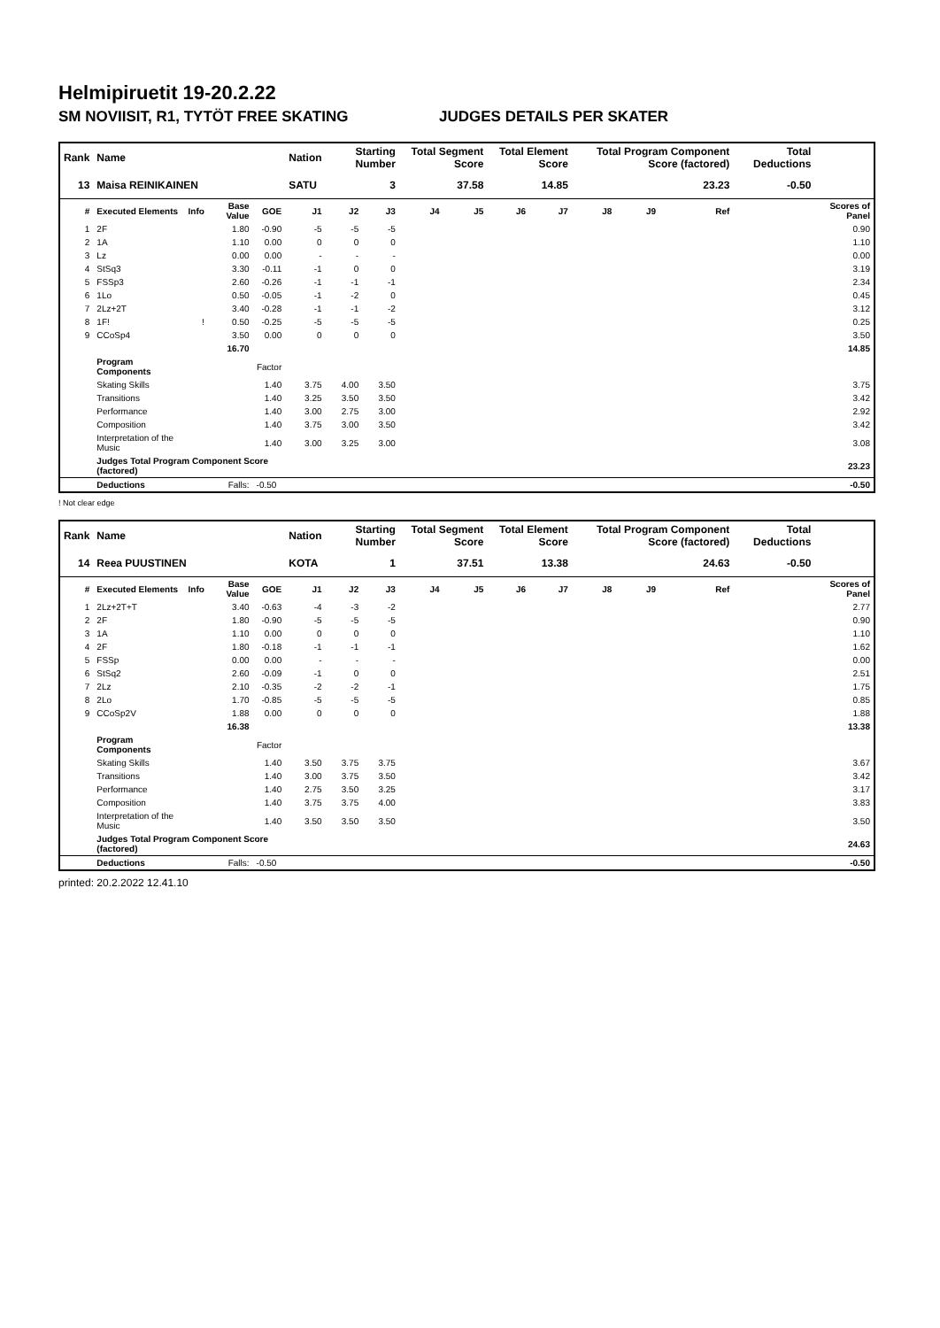Helmipiruetit 19-20.2.22
SM NOVIISIT, R1, TYTÖT FREE SKATING JUDGES DETAILS PER SKATER
| Rank | Name | | | | Nation | Starting Number | | Total Segment Score | | Total Element Score | | Total Program Component Score (factored) | | | | Total Deductions | |
| --- | --- | --- | --- | --- | --- | --- | --- | --- | --- | --- | --- | --- | --- | --- | --- | --- | --- |
| 13 | Maisa REINIKAINEN | | | | SATU | 3 | | 37.58 | | 14.85 | | 23.23 | | | | -0.50 | |
| # | Executed Elements | Info | Base Value | GOE | J1 | J2 | J3 | J4 | J5 | J6 | J7 | J8 | J9 | | Ref | | Scores of Panel |
| 1 | 2F | | 1.80 | -0.90 | -5 | -5 | -5 | | | | | | | | | | 0.90 |
| 2 | 1A | | 1.10 | 0.00 | 0 | 0 | 0 | | | | | | | | | | 1.10 |
| 3 | Lz | | 0.00 | 0.00 | - | - | - | | | | | | | | | | 0.00 |
| 4 | StSq3 | | 3.30 | -0.11 | -1 | 0 | 0 | | | | | | | | | | 3.19 |
| 5 | FSSp3 | | 2.60 | -0.26 | -1 | -1 | -1 | | | | | | | | | | 2.34 |
| 6 | 1Lo | | 0.50 | -0.05 | -1 | -2 | 0 | | | | | | | | | | 0.45 |
| 7 | 2Lz+2T | | 3.40 | -0.28 | -1 | -1 | -2 | | | | | | | | | | 3.12 |
| 8 | 1F! | ! | 0.50 | -0.25 | -5 | -5 | -5 | | | | | | | | | | 0.25 |
| 9 | CCoSp4 | | 3.50 | 0.00 | 0 | 0 | 0 | | | | | | | | | | 3.50 |
| | | | 16.70 | | | | | | | | | | | | | | 14.85 |
| | Program Components | | | Factor | | | | | | | | | | | | | |
| | Skating Skills | | | 1.40 | 3.75 | 4.00 | 3.50 | | | | | | | | | | 3.75 |
| | Transitions | | | 1.40 | 3.25 | 3.50 | 3.50 | | | | | | | | | | 3.42 |
| | Performance | | | 1.40 | 3.00 | 2.75 | 3.00 | | | | | | | | | | 2.92 |
| | Composition | | | 1.40 | 3.75 | 3.00 | 3.50 | | | | | | | | | | 3.42 |
| | Interpretation of the Music | | | 1.40 | 3.00 | 3.25 | 3.00 | | | | | | | | | | 3.08 |
| | Judges Total Program Component Score (factored) | | | | | | | | | | | | | | | | 23.23 |
| | Deductions | Falls: | | -0.50 | | | | | | | | | | | | | -0.50 |
! Not clear edge
| Rank | Name | | | | Nation | Starting Number | | Total Segment Score | | Total Element Score | | Total Program Component Score (factored) | | | | Total Deductions | |
| --- | --- | --- | --- | --- | --- | --- | --- | --- | --- | --- | --- | --- | --- | --- | --- | --- | --- |
| 14 | Reea PUUSTINEN | | | | KOTA | 1 | | 37.51 | | 13.38 | | 24.63 | | | | -0.50 | |
| # | Executed Elements | Info | Base Value | GOE | J1 | J2 | J3 | J4 | J5 | J6 | J7 | J8 | J9 | | Ref | | Scores of Panel |
| 1 | 2Lz+2T+T | | 3.40 | -0.63 | -4 | -3 | -2 | | | | | | | | | | 2.77 |
| 2 | 2F | | 1.80 | -0.90 | -5 | -5 | -5 | | | | | | | | | | 0.90 |
| 3 | 1A | | 1.10 | 0.00 | 0 | 0 | 0 | | | | | | | | | | 1.10 |
| 4 | 2F | | 1.80 | -0.18 | -1 | -1 | -1 | | | | | | | | | | 1.62 |
| 5 | FSSp | | 0.00 | 0.00 | - | - | - | | | | | | | | | | 0.00 |
| 6 | StSq2 | | 2.60 | -0.09 | -1 | 0 | 0 | | | | | | | | | | 2.51 |
| 7 | 2Lz | | 2.10 | -0.35 | -2 | -2 | -1 | | | | | | | | | | 1.75 |
| 8 | 2Lo | | 1.70 | -0.85 | -5 | -5 | -5 | | | | | | | | | | 0.85 |
| 9 | CCoSp2V | | 1.88 | 0.00 | 0 | 0 | 0 | | | | | | | | | | 1.88 |
| | | | 16.38 | | | | | | | | | | | | | | 13.38 |
| | Program Components | | | Factor | | | | | | | | | | | | | |
| | Skating Skills | | | 1.40 | 3.50 | 3.75 | 3.75 | | | | | | | | | | 3.67 |
| | Transitions | | | 1.40 | 3.00 | 3.75 | 3.50 | | | | | | | | | | 3.42 |
| | Performance | | | 1.40 | 2.75 | 3.50 | 3.25 | | | | | | | | | | 3.17 |
| | Composition | | | 1.40 | 3.75 | 3.75 | 4.00 | | | | | | | | | | 3.83 |
| | Interpretation of the Music | | | 1.40 | 3.50 | 3.50 | 3.50 | | | | | | | | | | 3.50 |
| | Judges Total Program Component Score (factored) | | | | | | | | | | | | | | | | 24.63 |
| | Deductions | Falls: | | -0.50 | | | | | | | | | | | | | -0.50 |
printed: 20.2.2022 12.41.10